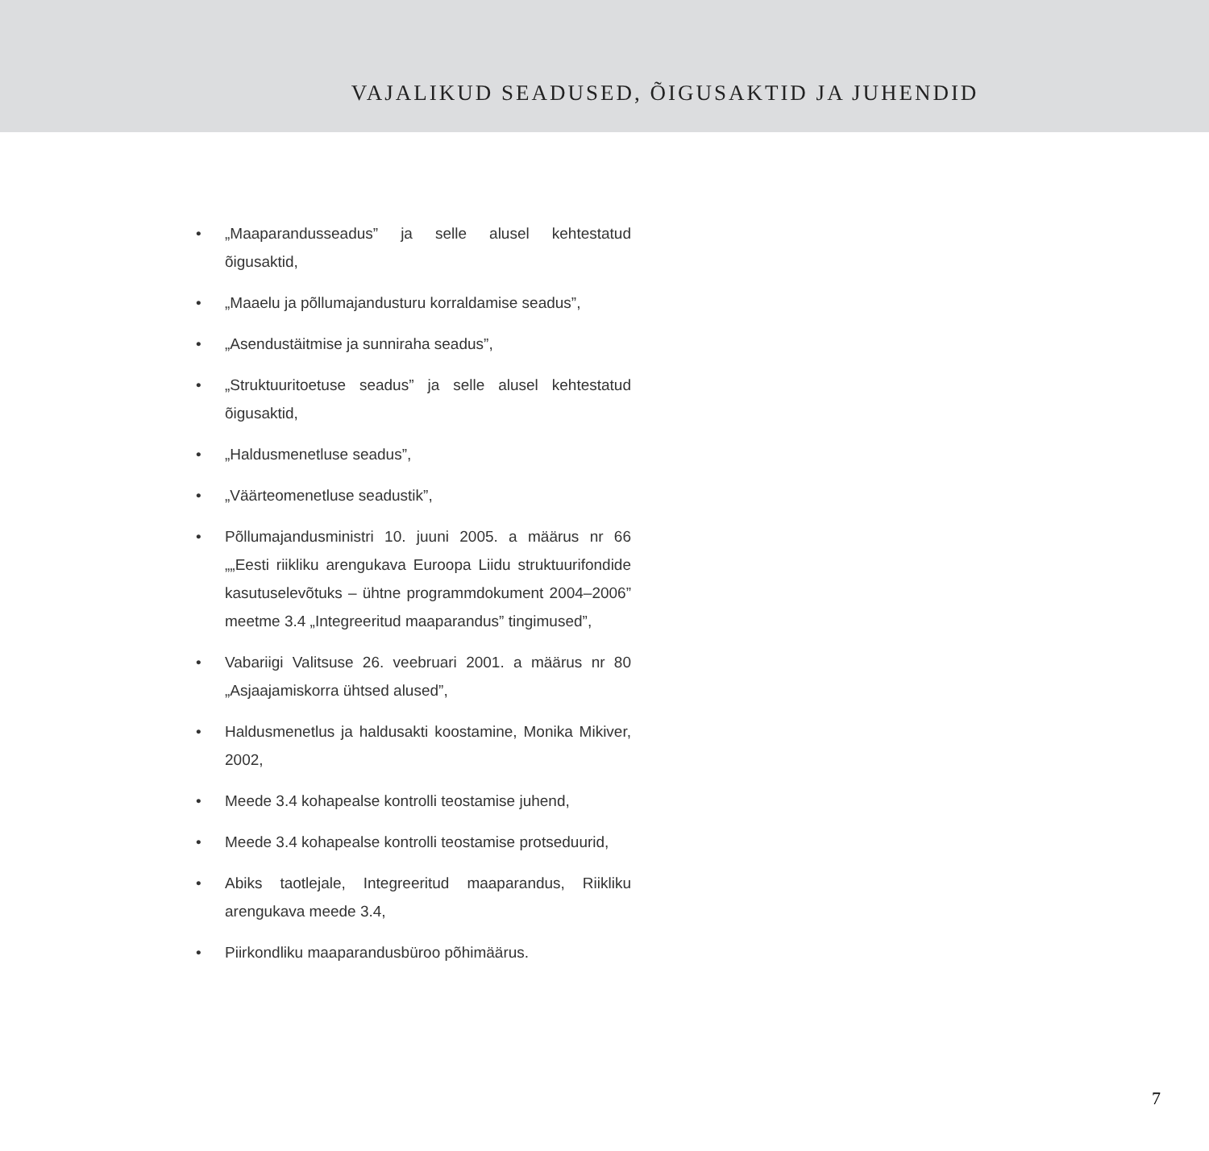VAJALIKUD SEADUSED, ÕIGUSAKTID JA JUHENDID
• „Maaparandusseadus” ja selle alusel kehtestatud õigusaktid,
• „Maaelu ja põllumajandusturu korraldamise seadus”,
• „Asendustäitmise ja sunniraha seadus”,
• „Struktuuritoetuse seadus” ja selle alusel kehtestatud õigusaktid,
• „Haldusmenetluse seadus”,
• „Väärteomenetluse seadustik”,
• Põllumajandusministri 10. juuni 2005. a määrus nr 66 „„Eesti riikliku arengukava Euroopa Liidu struktuurifondide kasutuselevõtuks – ühtne programmdokument 2004–2006” meetme 3.4 „Integreeritud maaparandus” tingimused”,
• Vabariigi Valitsuse 26. veebruari 2001. a määrus nr 80 „Asjaajamiskorra ühtsed alused”,
• Haldusmenetlus ja haldusakti koostamine, Monika Mikiver, 2002,
• Meede 3.4 kohapealse kontrolli teostamise juhend,
• Meede 3.4 kohapealse kontrolli teostamise protseduurid,
• Abiks taotlejale, Integreeritud maaparandus, Riikliku arengukava meede 3.4,
• Piirkondliku maaparandusbüroo põhimäärus.
7